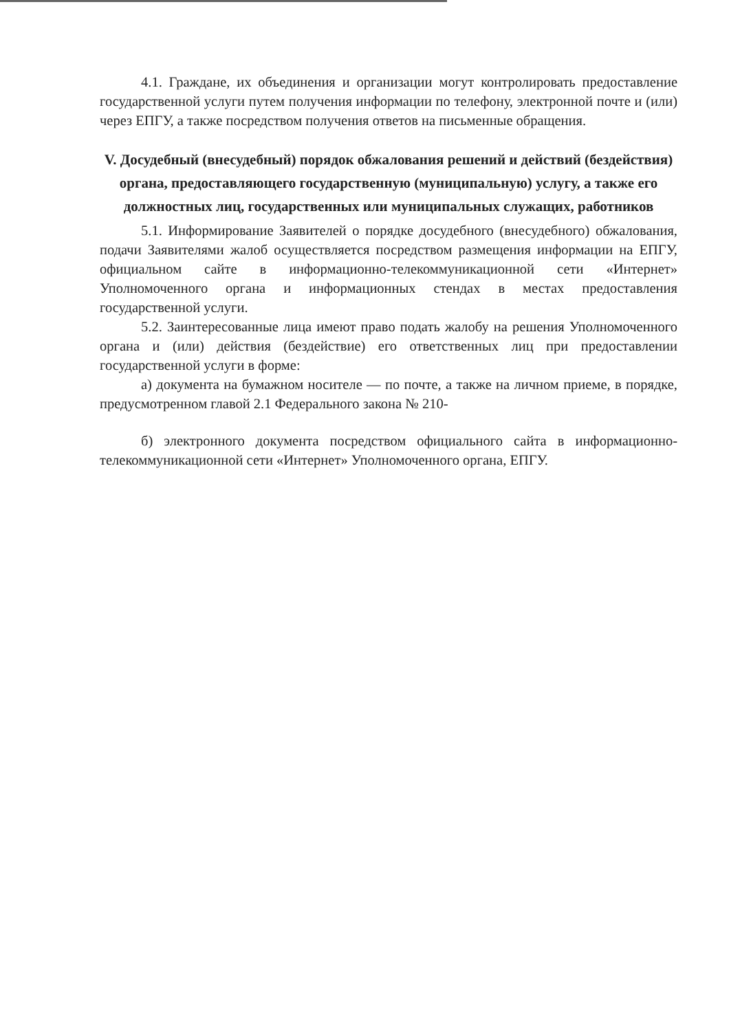4.1. Граждане, их объединения и организации могут контролировать предоставление государственной услуги путем получения информации по телефону, электронной почте и (или) через ЕПГУ, а также посредством получения ответов на письменные обращения.
V. Досудебный (внесудебный) порядок обжалования решений и действий (бездействия) органа, предоставляющего государственную (муниципальную) услугу, а также его должностных лиц, государственных или муниципальных служащих, работников
5.1. Информирование Заявителей о порядке досудебного (внесудебного) обжалования, подачи Заявителями жалоб осуществляется посредством размещения информации на ЕПГУ, официальном сайте в информационно-телекоммуникационной сети «Интернет» Уполномоченного органа и информационных стендах в местах предоставления государственной услуги.
5.2. Заинтересованные лица имеют право подать жалобу на решения Уполномоченного органа и (или) действия (бездействие) его ответственных лиц при предоставлении государственной услуги в форме:
а) документа на бумажном носителе — по почте, а также на личном приеме, в порядке, предусмотренном главой 2.1 Федерального закона № 210-
б) электронного документа посредством официального сайта в информационно-телекоммуникационной сети «Интернет» Уполномоченного органа, ЕПГУ.